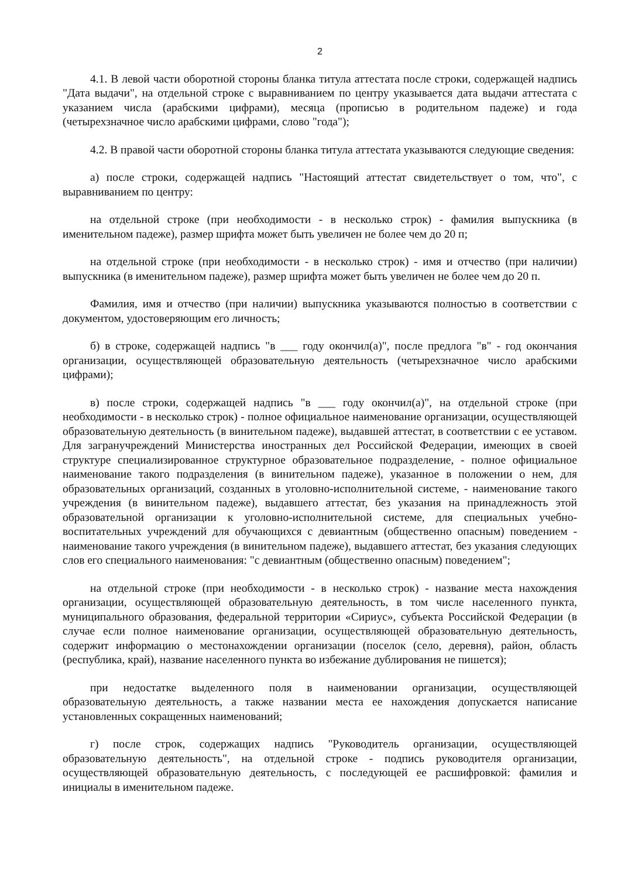2
4.1. В левой части оборотной стороны бланка титула аттестата после строки, содержащей надпись "Дата выдачи", на отдельной строке с выравниванием по центру указывается дата выдачи аттестата с указанием числа (арабскими цифрами), месяца (прописью в родительном падеже) и года (четырехзначное число арабскими цифрами, слово "года");
4.2. В правой части оборотной стороны бланка титула аттестата указываются следующие сведения:
а) после строки, содержащей надпись "Настоящий аттестат свидетельствует о том, что", с выравниванием по центру:
на отдельной строке (при необходимости - в несколько строк) - фамилия выпускника (в именительном падеже), размер шрифта может быть увеличен не более чем до 20 п;
на отдельной строке (при необходимости - в несколько строк) - имя и отчество (при наличии) выпускника (в именительном падеже), размер шрифта может быть увеличен не более чем до 20 п.
Фамилия, имя и отчество (при наличии) выпускника указываются полностью в соответствии с документом, удостоверяющим его личность;
б) в строке, содержащей надпись "в ___ году окончил(а)", после предлога "в" - год окончания организации, осуществляющей образовательную деятельность (четырехзначное число арабскими цифрами);
в) после строки, содержащей надпись "в ___ году окончил(а)", на отдельной строке (при необходимости - в несколько строк) - полное официальное наименование организации, осуществляющей образовательную деятельность (в винительном падеже), выдавшей аттестат, в соответствии с ее уставом. Для загранучреждений Министерства иностранных дел Российской Федерации, имеющих в своей структуре специализированное структурное образовательное подразделение, - полное официальное наименование такого подразделения (в винительном падеже), указанное в положении о нем, для образовательных организаций, созданных в уголовно-исполнительной системе, - наименование такого учреждения (в винительном падеже), выдавшего аттестат, без указания на принадлежность этой образовательной организации к уголовно-исполнительной системе, для специальных учебно-воспитательных учреждений для обучающихся с девиантным (общественно опасным) поведением - наименование такого учреждения (в винительном падеже), выдавшего аттестат, без указания следующих слов его специального наименования: "с девиантным (общественно опасным) поведением";
на отдельной строке (при необходимости - в несколько строк) - название места нахождения организации, осуществляющей образовательную деятельность, в том числе населенного пункта, муниципального образования, федеральной территории «Сириус», субъекта Российской Федерации (в случае если полное наименование организации, осуществляющей образовательную деятельность, содержит информацию о местонахождении организации (поселок (село, деревня), район, область (республика, край), название населенного пункта во избежание дублирования не пишется);
при недостатке выделенного поля в наименовании организации, осуществляющей образовательную деятельность, а также названии места ее нахождения допускается написание установленных сокращенных наименований;
г) после строк, содержащих надпись "Руководитель организации, осуществляющей образовательную деятельность", на отдельной строке - подпись руководителя организации, осуществляющей образовательную деятельность, с последующей ее расшифровкой: фамилия и инициалы в именительном падеже.